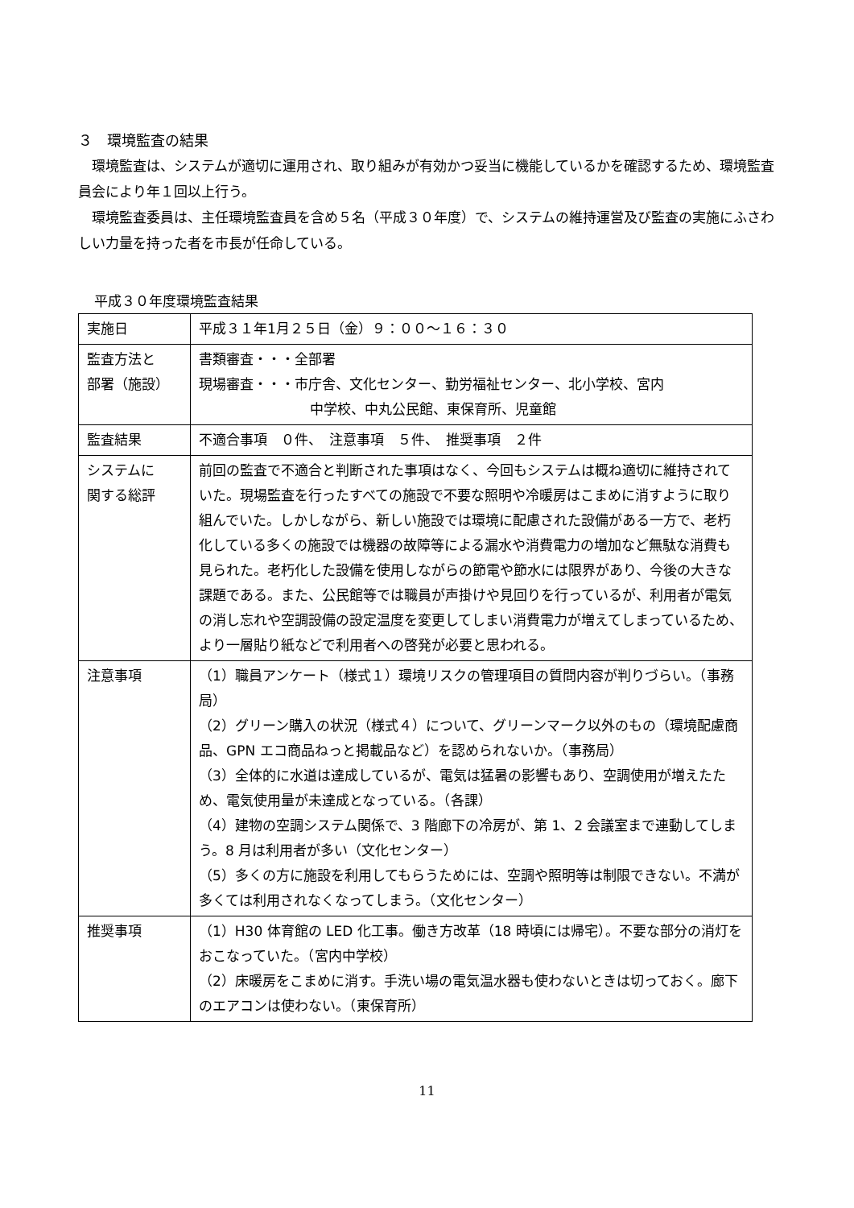３　環境監査の結果
環境監査は、システムが適切に運用され、取り組みが有効かつ妥当に機能しているかを確認するため、環境監査員会により年１回以上行う。
環境監査委員は、主任環境監査員を含め５名（平成３０年度）で、システムの維持運営及び監査の実施にふさわしい力量を持った者を市長が任命している。
平成３０年度環境監査結果
| 実施日 | 平成３１年1月２５日（金）９：００～１６：３０ |
| 監査方法と 部署（施設） | 書類審査・・・全部署 現場審査・・・市庁舎、文化センター、勤労福祉センター、北小学校、宮内 中学校、中丸公民館、東保育所、児童館 |
| 監査結果 | 不適合事項 ０件、 注意事項 ５件、 推奨事項 ２件 |
| システムに 関する総評 | 前回の監査で不適合と判断された事項はなく、今回もシステムは概ね適切に維持されていた。現場監査を行ったすべての施設で不要な照明や冷暖房はこまめに消すように取り組んでいた。しかしながら、新しい施設では環境に配慮された設備がある一方で、老朽化している多くの施設では機器の故障等による漏水や消費電力の増加など無駄な消費も見られた。老朽化した設備を使用しながらの節電や節水には限界があり、今後の大きな課題である。また、公民館等では職員が声掛けや見回りを行っているが、利用者が電気の消し忘れや空調設備の設定温度を変更してしまい消費電力が増えてしまっているため、より一層貼り紙などで利用者への啓発が必要と思われる。 |
| 注意事項 | （1）職員アンケート（様式１）環境リスクの管理項目の質問内容が判りづらい。（事務局） （2）グリーン購入の状況（様式４）について、グリーンマーク以外のもの（環境配慮商品、GPN エコ商品ねっと掲載品など）を認められないか。（事務局） （3）全体的に水道は達成しているが、電気は猛暑の影響もあり、空調使用が増えたため、電気使用量が未達成となっている。（各課） （4）建物の空調システム関係で、3 階廊下の冷房が、第 1、2 会議室まで連動してしまう。8 月は利用者が多い（文化センター） （5）多くの方に施設を利用してもらうためには、空調や照明等は制限できない。不満が多くては利用されなくなってしまう。（文化センター） |
| 推奨事項 | （1）H30 体育館の LED 化工事。働き方改革（18 時頃には帰宅）。不要な部分の消灯をおこなっていた。（宮内中学校） （2）床暖房をこまめに消す。手洗い場の電気温水器も使わないときは切っておく。廊下のエアコンは使わない。（東保育所） |
11